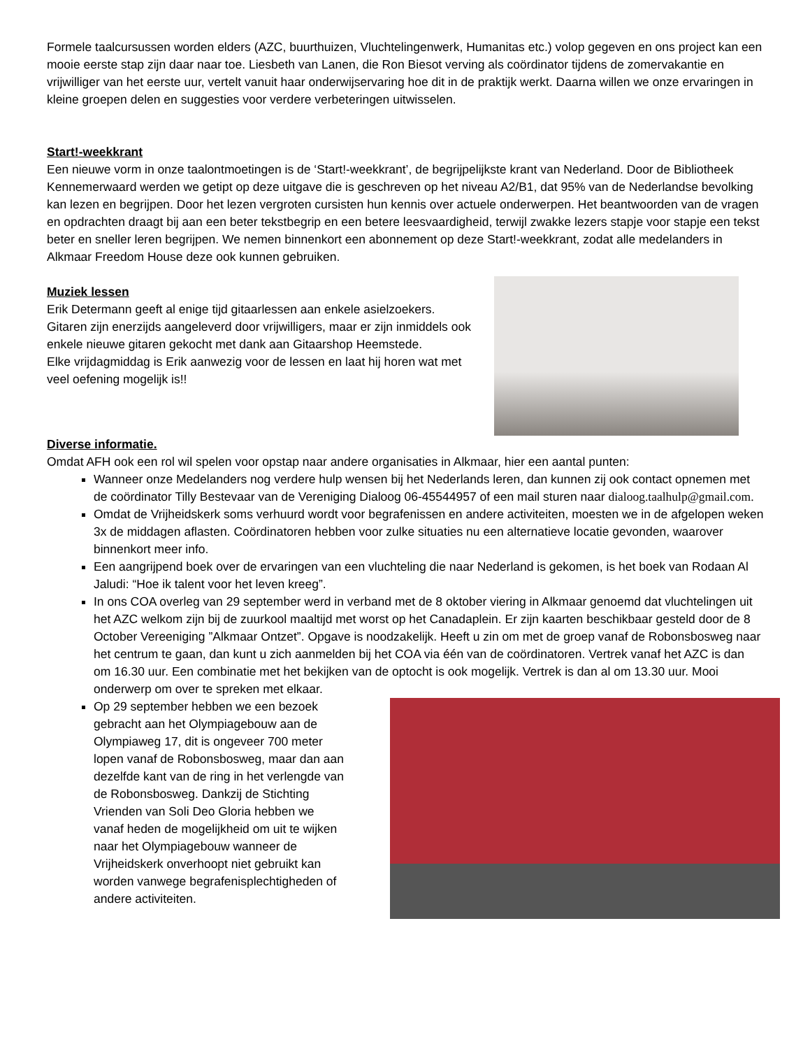Formele taalcursussen worden elders (AZC, buurthuizen, Vluchtelingenwerk, Humanitas etc.) volop gegeven en ons project kan een mooie eerste stap zijn daar naar toe. Liesbeth van Lanen, die Ron Biesot verving als coördinator tijdens de zomervakantie en vrijwilliger van het eerste uur, vertelt vanuit haar onderwijservaring hoe dit in de praktijk werkt. Daarna willen we onze ervaringen in kleine groepen delen en suggesties voor verdere verbeteringen uitwisselen.
Start!-weekkrant
Een nieuwe vorm in onze taalontmoetingen is de ‘Start!-weekkrant’, de begrijpelijkste krant van Nederland. Door de Bibliotheek Kennemerwaard werden we getipt op deze uitgave die is geschreven op het niveau A2/B1, dat 95% van de Nederlandse bevolking kan lezen en begrijpen. Door het lezen vergroten cursisten hun kennis over actuele onderwerpen. Het beantwoorden van de vragen en opdrachten draagt bij aan een beter tekstbegrip en een betere leesvaardigheid, terwijl zwakke lezers stapje voor stapje een tekst beter en sneller leren begrijpen. We nemen binnenkort een abonnement op deze Start!-weekkrant, zodat alle medelanders in Alkmaar Freedom House deze ook kunnen gebruiken.
Muziek lessen
Erik Determann geeft al enige tijd gitaarlessen aan enkele asielzoekers. Gitaren zijn enerzijds aangeleverd door vrijwilligers, maar er zijn inmiddels ook enkele nieuwe gitaren gekocht met dank aan Gitaarshop Heemstede.
Elke vrijdagmiddag is Erik aanwezig voor de lessen en laat hij horen wat met veel oefening mogelijk is!!
Diverse informatie.
Omdat AFH ook een rol wil spelen voor opstap naar andere organisaties in Alkmaar, hier een aantal punten:
Wanneer onze Medelanders nog verdere hulp wensen bij het Nederlands leren, dan kunnen zij ook contact opnemen met de coördinator Tilly Bestevaar van de Vereniging Dialoog 06-45544957 of een mail sturen naar dialoog.taalhulp@gmail.com.
Omdat de Vrijheidskerk soms verhuurd wordt voor begrafenissen en andere activiteiten, moesten we in de afgelopen weken 3x de middagen aflasten. Coördinatoren hebben voor zulke situaties nu een alternatieve locatie gevonden, waarover binnenkort meer info.
Een aangrijpend boek over de ervaringen van een vluchteling die naar Nederland is gekomen, is het boek van Rodaan Al Jaludi: “Hoe ik talent voor het leven kreeg”.
In ons COA overleg van 29 september werd in verband met de 8 oktober viering in Alkmaar genoemd dat vluchtelingen uit het AZC welkom zijn bij de zuurkool maaltijd met worst op het Canadaplein. Er zijn kaarten beschikbaar gesteld door de 8 October Vereeniging ”Alkmaar Ontzet”. Opgave is noodzakelijk. Heeft u zin om met de groep vanaf de Robonsbosweg naar het centrum te gaan, dan kunt u zich aanmelden bij het COA via één van de coördinatoren. Vertrek vanaf het AZC is dan om 16.30 uur. Een combinatie met het bekijken van de optocht is ook mogelijk. Vertrek is dan al om 13.30 uur. Mooi onderwerp om over te spreken met elkaar.
Op 29 september hebben we een bezoek gebracht aan het Olympiagebouw aan de Olympiaweg 17, dit is ongeveer 700 meter lopen vanaf de Robonsbosweg, maar dan aan dezelfde kant van de ring in het verlengde van de Robonsbosweg. Dankzij de Stichting Vrienden van Soli Deo Gloria hebben we vanaf heden de mogelijkheid om uit te wijken naar het Olympiagebouw wanneer de Vrijheidskerk onverhoopt niet gebruikt kan worden vanwege begrafenisplechtigheden of andere activiteiten.